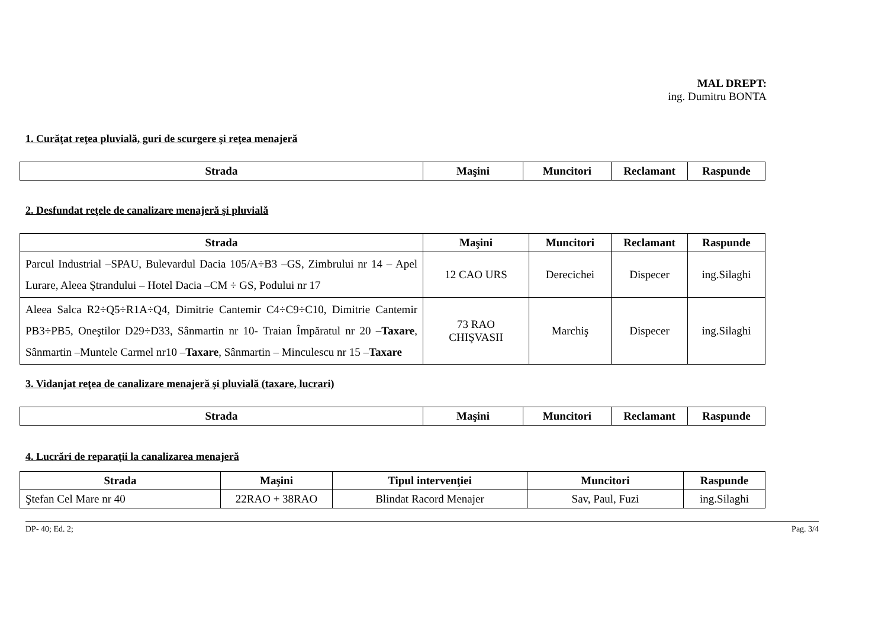MAL DREPT:
ing. Dumitru BONTA
1. Curăţat reţea pluvială, guri de scurgere şi reţea menajeră
| Strada | Maşini | Muncitori | Reclamant | Raspunde |
| --- | --- | --- | --- | --- |
2. Desfundat reţele de canalizare menajeră şi pluvială
| Strada | Maşini | Muncitori | Reclamant | Raspunde |
| --- | --- | --- | --- | --- |
| Parcul Industrial –SPAU, Bulevardul Dacia 105/A÷B3 –GS, Zimbrului nr 14 – Apel Lurare, Aleea Ştrandului – Hotel Dacia –CM ÷ GS, Podului nr 17 | 12 CAO URS | Derecichei | Dispecer | ing.Silaghi |
| Aleea Salca R2÷Q5÷R1A÷Q4, Dimitrie Cantemir C4÷C9÷C10, Dimitrie Cantemir PB3÷PB5, Oneştilor D29÷D33, Sânmartin nr 10- Traian Împăratul nr 20 – Taxare , Sânmartin –Muntele Carmel nr10 – Taxare , Sânmartin – Minculescu nr 15 – Taxare | 73 RAO CHIŞVASII | Marchiş | Dispecer | ing.Silaghi |
3. Vidanjat reţea de canalizare menajeră şi pluvială (taxare, lucrari)
| Strada | Maşini | Muncitori | Reclamant | Raspunde |
| --- | --- | --- | --- | --- |
4. Lucrări de reparaţii la canalizarea menajeră
| Strada | Maşini | Tipul intervenţiei | Muncitori | Raspunde |
| --- | --- | --- | --- | --- |
| Ştefan Cel Mare nr 40 | 22RAO + 38RAO | Blindat Racord Menajer | Sav, Paul, Fuzi | ing.Silaghi |
DP- 40; Ed. 2; Pag. 3/4